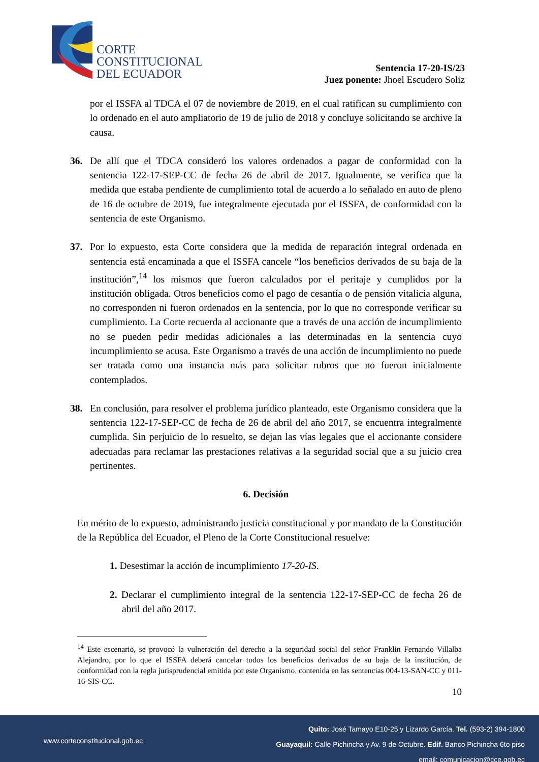CORTE
CONSTITUCIONAL
DEL ECUADOR
Sentencia 17-20-IS/23
Juez ponente: Jhoel Escudero Soliz
por el ISSFA al TDCA el 07 de noviembre de 2019, en el cual ratifican su cumplimiento con lo ordenado en el auto ampliatorio de 19 de julio de 2018 y concluye solicitando se archive la causa.
36. De allí que el TDCA consideró los valores ordenados a pagar de conformidad con la sentencia 122-17-SEP-CC de fecha 26 de abril de 2017. Igualmente, se verifica que la medida que estaba pendiente de cumplimiento total de acuerdo a lo señalado en auto de pleno de 16 de octubre de 2019, fue integralmente ejecutada por el ISSFA, de conformidad con la sentencia de este Organismo.
37. Por lo expuesto, esta Corte considera que la medida de reparación integral ordenada en sentencia está encaminada a que el ISSFA cancele “los beneficios derivados de su baja de la institución”,<sup>14</sup> los mismos que fueron calculados por el peritaje y cumplidos por la institución obligada. Otros beneficios como el pago de cesantía o de pensión vitalicia alguna, no corresponden ni fueron ordenados en la sentencia, por lo que no corresponde verificar su cumplimiento. La Corte recuerda al accionante que a través de una acción de incumplimiento no se pueden pedir medidas adicionales a las determinadas en la sentencia cuyo incumplimiento se acusa. Este Organismo a través de una acción de incumplimiento no puede ser tratada como una instancia más para solicitar rubros que no fueron inicialmente contemplados.
38. En conclusión, para resolver el problema jurídico planteado, este Organismo considera que la sentencia 122-17-SEP-CC de fecha de 26 de abril del año 2017, se encuentra integralmente cumplida. Sin perjuicio de lo resuelto, se dejan las vías legales que el accionante considere adecuadas para reclamar las prestaciones relativas a la seguridad social que a su juicio crea pertinentes.
6. Decisión
En mérito de lo expuesto, administrando justicia constitucional y por mandato de la Constitución de la República del Ecuador, el Pleno de la Corte Constitucional resuelve:
1. Desestimar la acción de incumplimiento 17-20-IS.
2. Declarar el cumplimiento integral de la sentencia 122-17-SEP-CC de fecha 26 de abril del año 2017.
<sup>14</sup> Este escenario, se provocó la vulneración del derecho a la seguridad social del señor Franklin Fernando Villalba Alejandro, por lo que el ISSFA deberá cancelar todos los beneficios derivados de su baja de la institución, de conformidad con la regla jurisprudencial emitida por este Organismo, contenida en las sentencias 004-13-SAN-CC y 011-16-SIS-CC.
10
Quito: José Tamayo E10-25 y Lizardo García. Tel. (593-2) 394-1800
Guayaquil: Calle Pichincha y Av. 9 de Octubre. Edif. Banco Pichincha 6to piso
email: comunicacion@cce.gob.ec
www.corteconstitucional.gob.ec